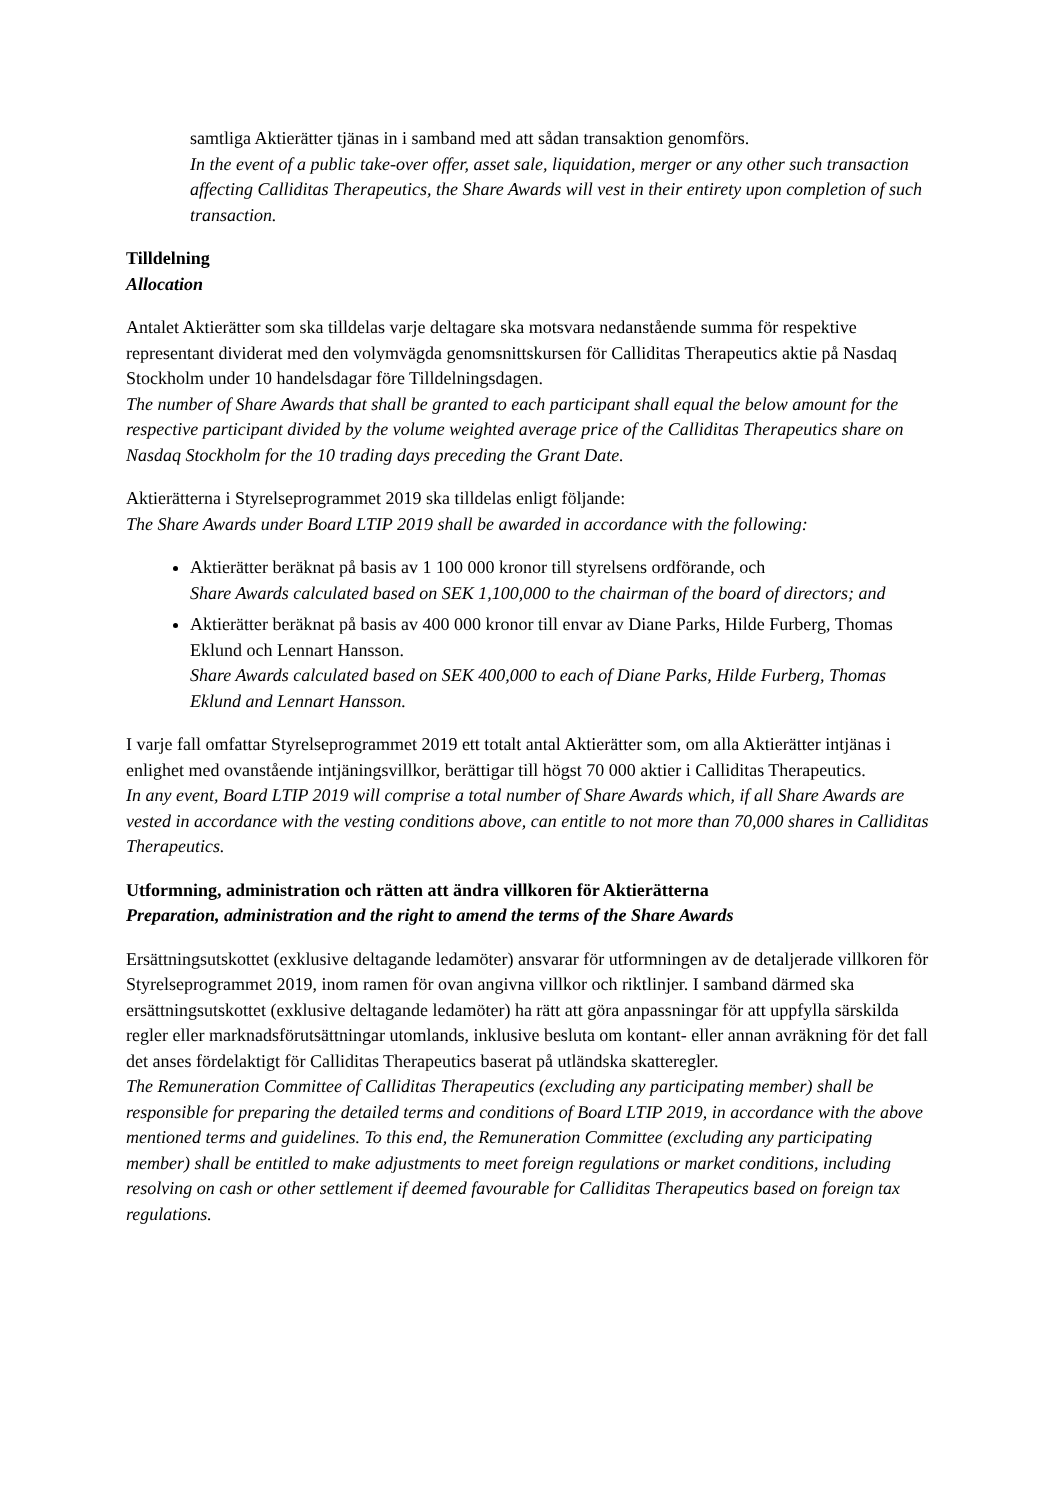samtliga Aktierätter tjänas in i samband med att sådan transaktion genomförs.
In the event of a public take-over offer, asset sale, liquidation, merger or any other such transaction affecting Calliditas Therapeutics, the Share Awards will vest in their entirety upon completion of such transaction.
Tilldelning
Allocation
Antalet Aktierätter som ska tilldelas varje deltagare ska motsvara nedanstående summa för respektive representant dividerat med den volymvägda genomsnittskursen för Calliditas Therapeutics aktie på Nasdaq Stockholm under 10 handelsdagar före Tilldelningsdagen.
The number of Share Awards that shall be granted to each participant shall equal the below amount for the respective participant divided by the volume weighted average price of the Calliditas Therapeutics share on Nasdaq Stockholm for the 10 trading days preceding the Grant Date.
Aktierätterna i Styrelseprogrammet 2019 ska tilldelas enligt följande:
The Share Awards under Board LTIP 2019 shall be awarded in accordance with the following:
Aktierätter beräknat på basis av 1 100 000 kronor till styrelsens ordförande, och
Share Awards calculated based on SEK 1,100,000 to the chairman of the board of directors; and
Aktierätter beräknat på basis av 400 000 kronor till envar av Diane Parks, Hilde Furberg, Thomas Eklund och Lennart Hansson.
Share Awards calculated based on SEK 400,000 to each of Diane Parks, Hilde Furberg, Thomas Eklund and Lennart Hansson.
I varje fall omfattar Styrelseprogrammet 2019 ett totalt antal Aktierätter som, om alla Aktierätter intjänas i enlighet med ovanstående intjäningsvillkor, berättigar till högst 70 000 aktier i Calliditas Therapeutics.
In any event, Board LTIP 2019 will comprise a total number of Share Awards which, if all Share Awards are vested in accordance with the vesting conditions above, can entitle to not more than 70,000 shares in Calliditas Therapeutics.
Utformning, administration och rätten att ändra villkoren för Aktierätterna
Preparation, administration and the right to amend the terms of the Share Awards
Ersättningsutskottet (exklusive deltagande ledamöter) ansvarar för utformningen av de detaljerade villkoren för Styrelseprogrammet 2019, inom ramen för ovan angivna villkor och riktlinjer. I samband därmed ska ersättningsutskottet (exklusive deltagande ledamöter) ha rätt att göra anpassningar för att uppfylla särskilda regler eller marknadsförutsättningar utomlands, inklusive besluta om kontant- eller annan avräkning för det fall det anses fördelaktigt för Calliditas Therapeutics baserat på utländska skatteregler.
The Remuneration Committee of Calliditas Therapeutics (excluding any participating member) shall be responsible for preparing the detailed terms and conditions of Board LTIP 2019, in accordance with the above mentioned terms and guidelines. To this end, the Remuneration Committee (excluding any participating member) shall be entitled to make adjustments to meet foreign regulations or market conditions, including resolving on cash or other settlement if deemed favourable for Calliditas Therapeutics based on foreign tax regulations.